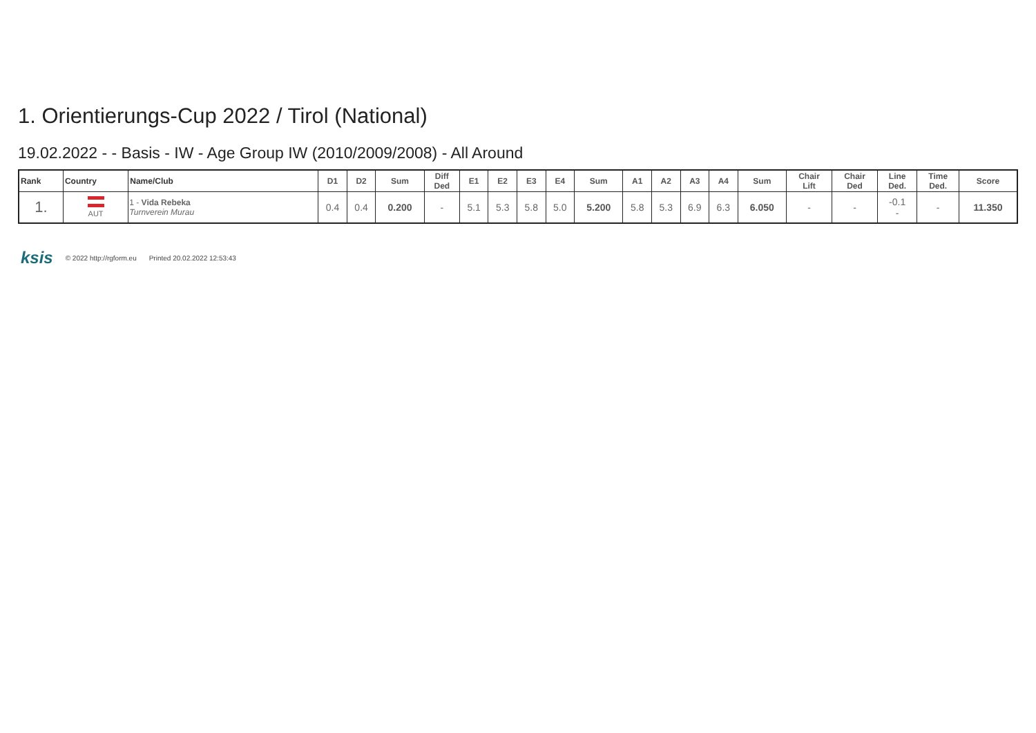1. Orientierungs-Cup 2022 / Tirol (National)
19.02.2022 - - Basis - IW - Age Group IW (2010/2009/2008) - All Around
| Rank | Country | Name/Club | D1 | D2 | Sum | Diff Ded | E1 | E2 | E3 | E4 | Sum | A1 | A2 | A3 | A4 | Sum | Chair Lift | Chair Ded | Line Ded. | Time Ded. | Score |
| --- | --- | --- | --- | --- | --- | --- | --- | --- | --- | --- | --- | --- | --- | --- | --- | --- | --- | --- | --- | --- | --- |
| 1. | AUT | 1 - Vida Rebeka Turnverein Murau | 0.4 | 0.4 | 0.200 | - | 5.1 | 5.3 | 5.8 | 5.0 | 5.200 | 5.8 | 5.3 | 6.9 | 6.3 | 6.050 | - | - | -0.1 - | - | 11.350 |
ksis © 2022 http://rgform.eu Printed 20.02.2022 12:53:43